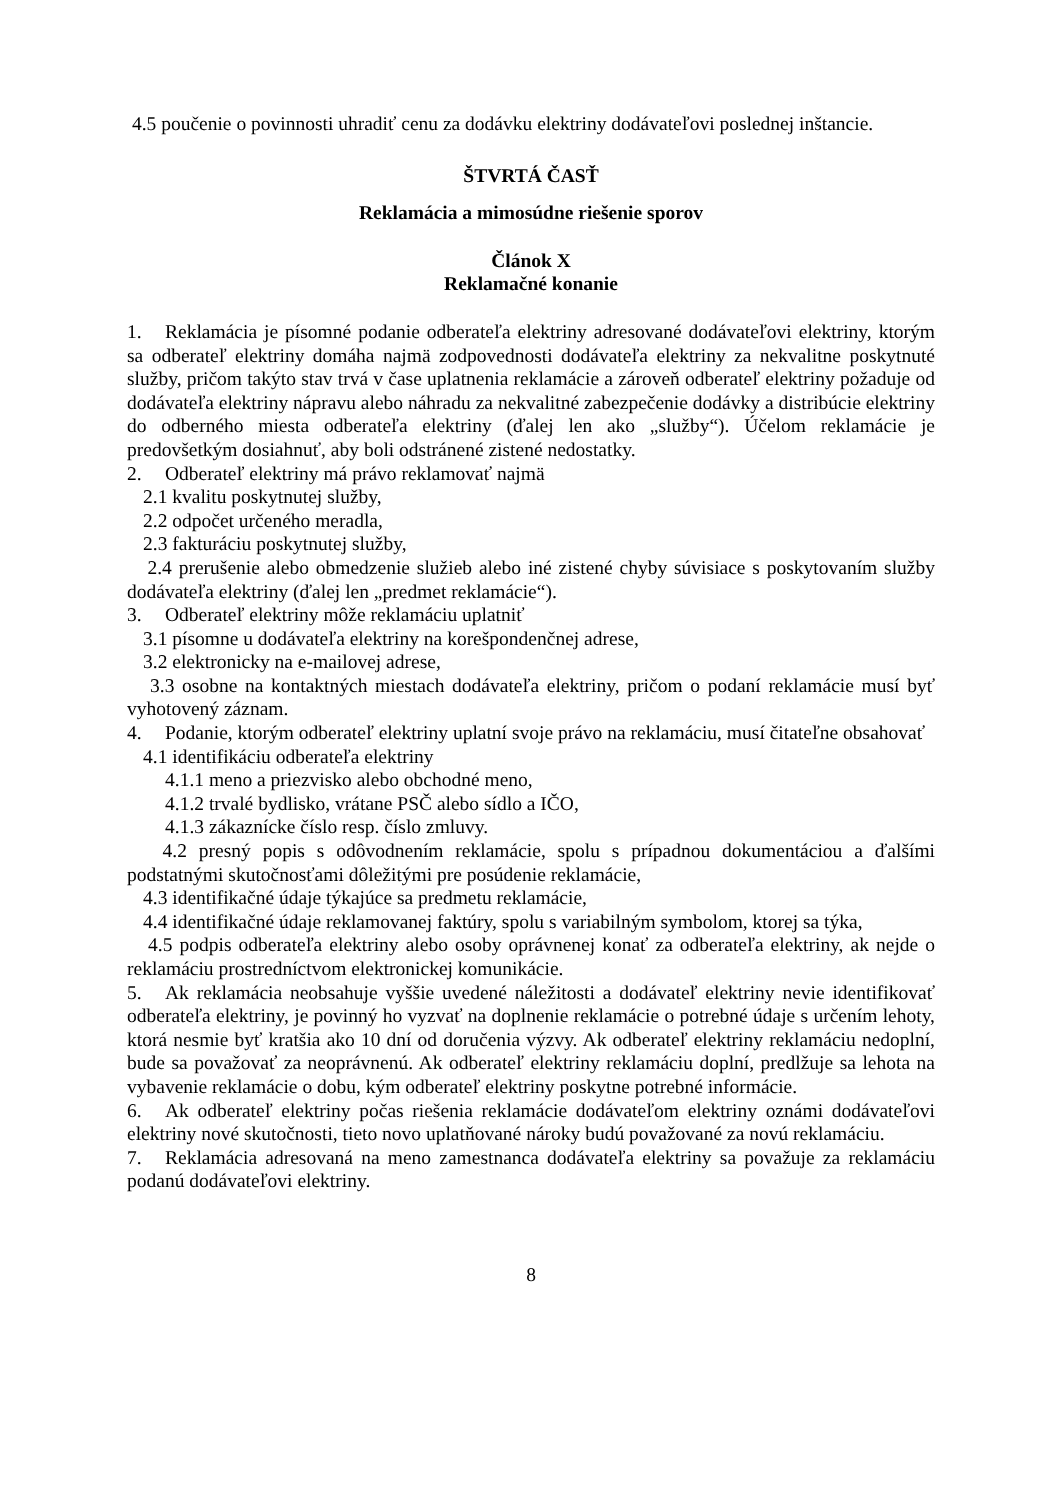4.5 poučenie o povinnosti uhradiť cenu za dodávku elektriny dodávateľovi poslednej inštancie.
ŠTVRTÁ ČASŤ
Reklamácia a mimosúdne riešenie sporov
Článok X
Reklamačné konanie
1. Reklamácia je písomné podanie odberateľa elektriny adresované dodávateľovi elektriny, ktorým sa odberateľ elektriny domáha najmä zodpovednosti dodávateľa elektriny za nekvalitne poskytnuté služby, pričom takýto stav trvá v čase uplatnenia reklamácie a zároveň odberateľ elektriny požaduje od dodávateľa elektriny nápravu alebo náhradu za nekvalitné zabezpečenie dodávky a distribúcie elektriny do odberného miesta odberateľa elektriny (ďalej len ako „služby“). Účelom reklamácie je predovšetkým dosiahnuť, aby boli odstránené zistené nedostatky.
2. Odberateľ elektriny má právo reklamovať najmä
2.1 kvalitu poskytnutej služby,
2.2 odpočet určeného meradla,
2.3 fakturáciu poskytnutej služby,
2.4 prerušenie alebo obmedzenie služieb alebo iné zistené chyby súvisiace s poskytovaním služby dodávateľa elektriny (ďalej len „predmet reklamácie“).
3. Odberateľ elektriny môže reklamáciu uplatniť
3.1 písomne u dodávateľa elektriny na korešpondenčnej adrese,
3.2 elektronicky na e-mailovej adrese,
3.3 osobne na kontaktných miestach dodávateľa elektriny, pričom o podaní reklamácie musí byť vyhotovený záznam.
4. Podanie, ktorým odberateľ elektriny uplatní svoje právo na reklamáciu, musí čitateľne obsahovať
4.1 identifikáciu odberateľa elektriny
4.1.1 meno a priezvisko alebo obchodné meno,
4.1.2 trvalé bydlisko, vrátane PSČ alebo sídlo a IČO,
4.1.3 zákaznícke číslo resp. číslo zmluvy.
4.2 presný popis s odôvodnením reklamácie, spolu s prípadnou dokumentáciou a ďalšími podstatnými skutočnosťami dôležitými pre posúdenie reklamácie,
4.3 identifikačné údaje týkajúce sa predmetu reklamácie,
4.4 identifikačné údaje reklamovanej faktúry, spolu s variabilným symbolom, ktorej sa týka,
4.5 podpis odberateľa elektriny alebo osoby oprávnenej konať za odberateľa elektriny, ak nejde o reklamáciu prostredníctvom elektronickej komunikácie.
5. Ak reklamácia neobsahuje vyššie uvedené náležitosti a dodávateľ elektriny nevie identifikovať odberateľa elektriny, je povinný ho vyzvať na doplnenie reklamácie o potrebné údaje s určením lehoty, ktorá nesmie byť kratšia ako 10 dní od doručenia výzvy. Ak odberateľ elektriny reklamáciu nedoplní, bude sa považovať za neoprávnenú. Ak odberateľ elektriny reklamáciu doplní, predlžuje sa lehota na vybavenie reklamácie o dobu, kým odberateľ elektriny poskytne potrebné informácie.
6. Ak odberateľ elektriny počas riešenia reklamácie dodávateľom elektriny oznámi dodávateľovi elektriny nové skutočnosti, tieto novo uplatňované nároky budú považované za novú reklamáciu.
7. Reklamácia adresovaná na meno zamestnanca dodávateľa elektriny sa považuje za reklamáciu podanú dodávateľovi elektriny.
8